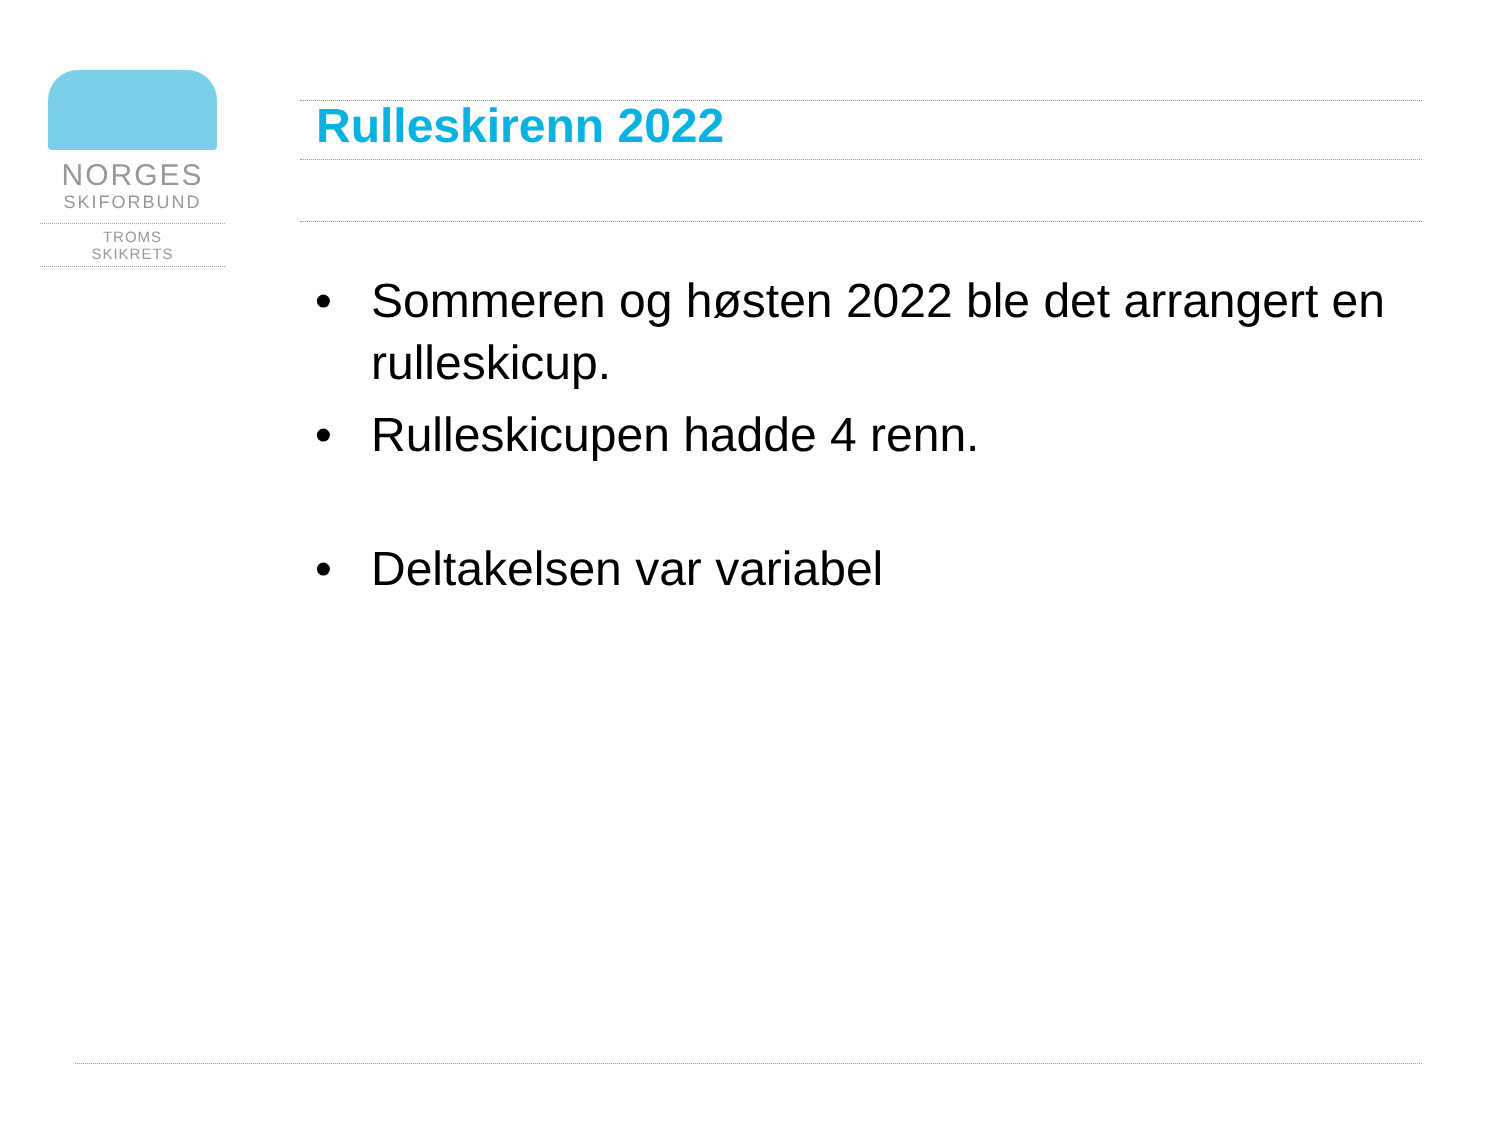NORGES
SKIFORBUND
TROMS
SKIKRETS
Rulleskirenn 2022
• Sommeren og høsten 2022 ble det arrangert en rulleskicup.
• Rulleskicupen hadde 4 renn.
• Deltakelsen var variabel